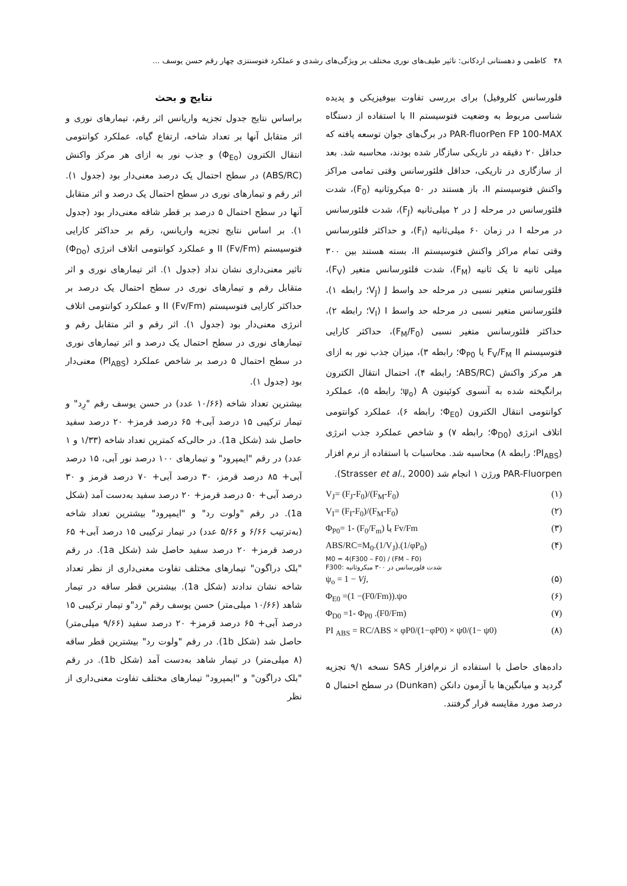۴۸ کاظمی و دهستانی اردکانی: تاثیر طیف‌های نوری مختلف بر ویژگی‌های رشدی و عملکرد فتوسنتزی چهار رقم حسن یوسف ...
فلورسانس کلروفیل) برای بررسی تفاوت بیوفیزیکی و پدیده شناسی مربوط به وضعیت فتوسیستم II با استفاده از دستگاه PAR-fluorPen FP 100-MAX در برگ‌های جوان توسعه یافته که حداقل ۲۰ دقیقه در تاریکی سازگار شده بودند، محاسبه شد. بعد از سازگاری در تاریکی، حداقل فلئورسانس وقتی تمامی مراکز واکنش فتوسیستم II، باز هستند در ۵۰ میکروثانیه (F<sub>0</sub>)، شدت فلئورسانس در مرحله J در ۲ میلی‌ثانیه (F<sub>J</sub>)، شدت فلئورسانس در مرحله I در زمان ۶۰ میلی‌ثانیه (F<sub>I</sub>)، و حداکثر فلئورسانس وقتی تمام مراکز واکنش فتوسیستم II، بسته هستند بین ۳۰۰ میلی ثانیه تا یک ثانیه (F<sub>M</sub>)، شدت فلئورسانس متغیر (F<sub>V</sub>)، فلئورسانس متغیر نسبی در مرحله حد واسط J (V<sub>J</sub>؛ رابطه ۱)، فلئورسانس متغیر نسبی در مرحله حد واسط I (V<sub>I</sub>؛ رابطه ۲)، حداکثر فلئورسانس متغیر نسبی (F<sub>M</sub>/F<sub>0</sub>)، حداکثر کارایی فتوسیستم F<sub>V</sub>/F<sub>M</sub> II یا Φ<sub>P0</sub>؛ رابطه ۳)، میزان جذب نور به ازای هر مرکز واکنش (ABS/RC؛ رابطه ۴)، احتمال انتقال الکترون برانگیخته شده به آنسوی کوئینون A (ψ<sub>o</sub>؛ رابطه ۵)، عملکرد کوانتومی انتقال الکترون (Φ<sub>E0</sub>؛ رابطه ۶)، عملکرد کوانتومی اتلاف انرژی (Φ<sub>D0</sub>؛ رابطه ۷) و شاخص عملکرد جذب انرژی (PI<sub>ABS</sub>؛ رابطه ۸) محاسبه شد. محاسبات با استفاده از نرم افزار PAR-Fluorpen ورژن ۱ انجام شد (Strasser et al., 2000).
V<sub>J</sub>= (F<sub>J</sub>-F<sub>0</sub>)/(F<sub>M</sub>-F<sub>0</sub>) (۱)
V<sub>I</sub>= (F<sub>I</sub>-F<sub>0</sub>)/(F<sub>M</sub>-F<sub>0</sub>) (۲)
Φ<sub>P0</sub>= 1- (F<sub>0</sub>/F<sub>m</sub>) یا Fv/Fm (۳)
ABS/RC=M<sub>0</sub>.(1/V<sub>J</sub>).(1/φP<sub>0</sub>) (۴)
M0 = 4(F300 – F0) / (FM – F0)
F300: شدت فلورسانس در ۳۰۰ میکروثانیه
ψ<sub>o</sub> = 1 − Vj, (۵)
Φ<sub>E0</sub> =(1 −(F0/Fm)).ψo (۶)
Φ<sub>D0</sub> =1- Φ<sub>P0</sub> .(F0/Fm) (۷)
PI <sub>ABS</sub> = RC/ABS × φP0/(1−φP0) × ψ0/(1− ψ0) (۸)
داده‌های حاصل با استفاده از نرم‌افزار SAS نسخه ۹/۱ تجزیه گردید و میانگین‌ها با آزمون دانکن (Dunkan) در سطح احتمال ۵ درصد مورد مقایسه قرار گرفتند.
نتایج و بحث
براساس نتایج جدول تجزیه واریانس اثر رقم، تیمارهای نوری و اثر متقابل آنها بر تعداد شاخه، ارتفاع گیاه، عملکرد کوانتومی انتقال الکترون (Φ<sub>Eo</sub>) و جذب نور به ازای هر مرکز واکنش (ABS/RC) در سطح احتمال یک درصد معنی‌دار بود (جدول ۱). اثر رقم و تیمارهای نوری در سطح احتمال یک درصد و اثر متقابل آنها در سطح احتمال ۵ درصد بر قطر شاقه معنی‌دار بود (جدول ۱). بر اساس نتایج تجزیه واریانس، رقم بر حداکثر کارایی فتوسیستم II (Fv/Fm) و عملکرد کوانتومی اتلاف انرژی (Φ<sub>Do</sub>) تاثیر معنی‌داری نشان نداد (جدول ۱). اثر تیمارهای نوری و اثر متقابل رقم و تیمارهای نوری در سطح احتمال یک درصد بر حداکثر کارایی فتوسیستم II (Fv/Fm) و عملکرد کوانتومی اتلاف انرژی معنی‌دار بود (جدول ۱). اثر رقم و اثر متقابل رقم و تیمارهای نوری در سطح احتمال یک درصد و اثر تیمارهای نوری در سطح احتمال ۵ درصد بر شاخص عملکرد (PI<sub>ABS</sub>) معنی‌دار بود (جدول ۱).
بیشترین تعداد شاخه (۱۰/۶۶ عدد) در حسن یوسف رقم "رِد" و تیمار ترکیبی ۱۵ درصد آبی+ ۶۵ درصد قرمز+ ۲۰ درصد سفید حاصل شد (شکل 1a). در حالی‌که کمترین تعداد شاخه (۱/۳۳ و ۱ عدد) در رقم "ایمپرود" و تیمارهای ۱۰۰ درصد نور آبی، ۱۵ درصد آبی+ ۸۵ درصد قرمز، ۳۰ درصد آبی+ ۷۰ درصد قرمز و ۳۰ درصد آبی+ ۵۰ درصد قرمز+ ۲۰ درصد سفید به‌دست آمد (شکل 1a). در رقم "ولوت رد" و "ایمپرود" بیشترین تعداد شاخه (به‌ترتیب ۶/۶۶ و ۵/۶۶ عدد) در تیمار ترکیبی ۱۵ درصد آبی+ ۶۵ درصد قرمز+ ۲۰ درصد سفید حاصل شد (شکل 1a). در رقم "بلک دراگون" تیمارهای مختلف تفاوت معنی‌داری از نظر تعداد شاخه نشان ندادند (شکل 1a). بیشترین قطر ساقه در تیمار شاهد (۱۰/۶۶ میلی‌متر) حسن یوسف رقم "رد"و تیمار ترکیبی ۱۵ درصد آبی+ ۶۵ درصد قرمز+ ۲۰ درصد سفید (۹/۶۶ میلی‌متر) حاصل شد (شکل 1b). در رقم "ولوت رد" بیشترین قطر ساقه (۸ میلی‌متر) در تیمار شاهد به‌دست آمد (شکل 1b). در رقم "بلک دراگون" و "ایمپرود" تیمارهای مختلف تفاوت معنی‌داری از نظر